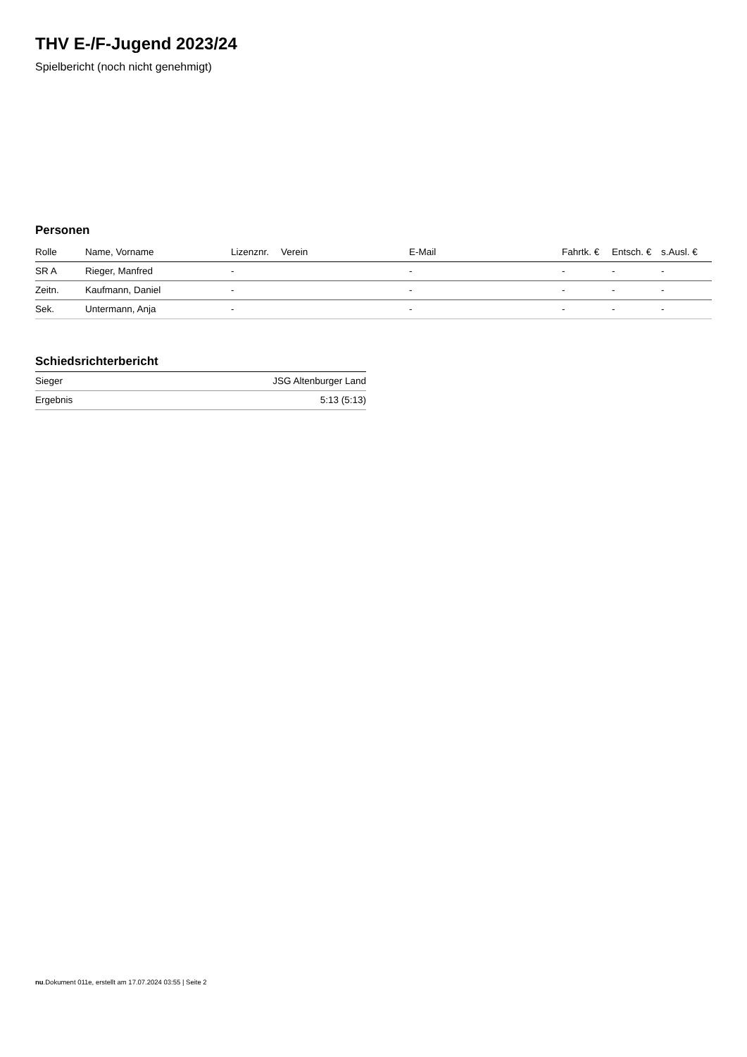THV E-/F-Jugend 2023/24
Spielbericht (noch nicht genehmigt)
Personen
| Rolle | Name, Vorname | Lizenznr. | Verein | E-Mail | Fahrtk. € | Entsch. € | s.Ausl. € |
| --- | --- | --- | --- | --- | --- | --- | --- |
| SR A | Rieger, Manfred | - | | - | - | - | - |
| Zeitn. | Kaufmann, Daniel | - | | - | - | - | - |
| Sek. | Untermann, Anja | - | | - | - | - | - |
Schiedsrichterbericht
| Sieger | JSG Altenburger Land |
| Ergebnis | 5:13 (5:13) |
nu.Dokument 011e, erstellt am 17.07.2024 03:55 | Seite 2